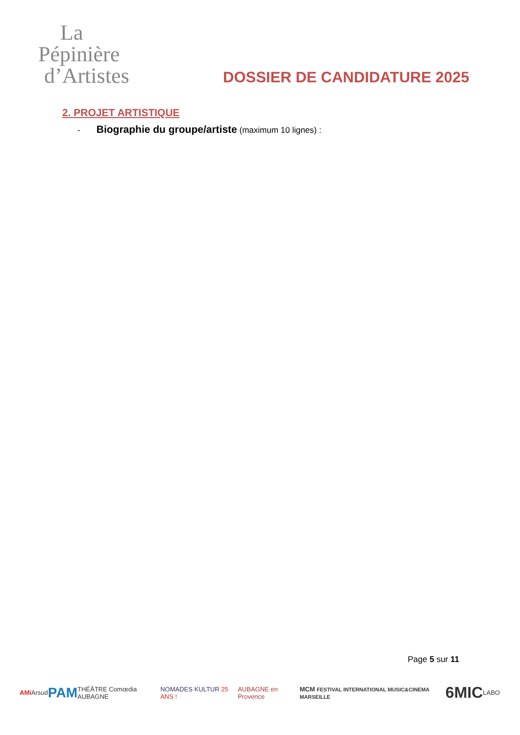La
Pépinière
d’Artistes
DOSSIER DE CANDIDATURE 2025
2. PROJET ARTISTIQUE
- Biographie du groupe/artiste (maximum 10 lignes) :
Page 5 sur 11
AMi Arsud PAM THÉÂTRE Comœdia AUBAGNE NOMADES KULTUR 25 ANS ! AUBAGNE en Provence MCM FESTIVAL INTERNATIONAL MUSIC&CINEMA MARSEILLE 6MIC LABO